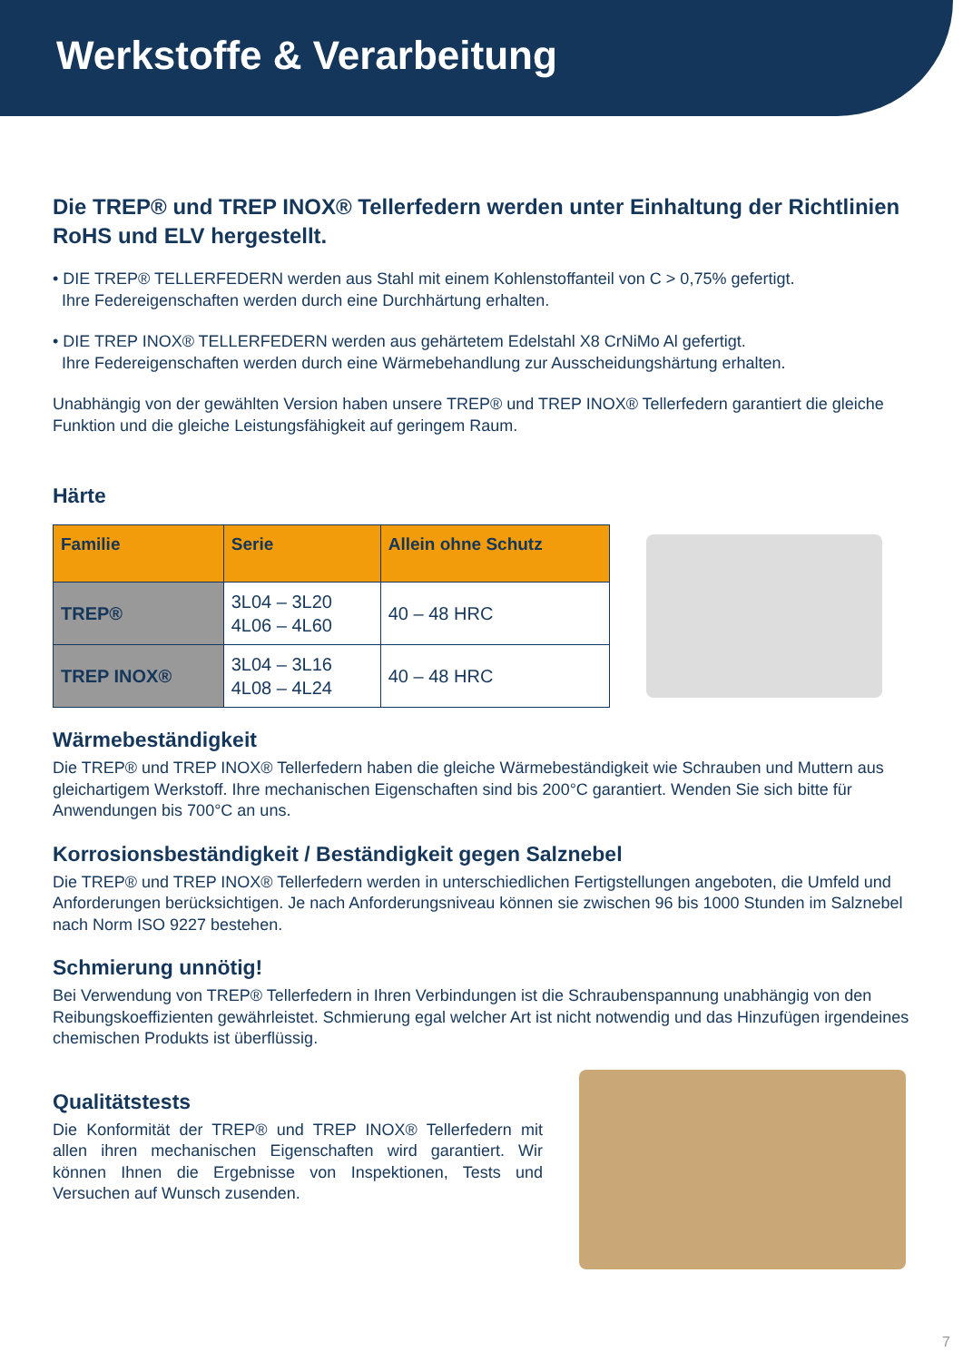Werkstoffe & Verarbeitung
Die TREP® und TREP INOX® Tellerfedern werden unter Einhaltung der Richtlinien RoHS und ELV hergestellt.
• DIE TREP® TELLERFEDERN werden aus Stahl mit einem Kohlenstoffanteil von C > 0,75% gefertigt.
Ihre Federeigenschaften werden durch eine Durchhärtung erhalten.
• DIE TREP INOX® TELLERFEDERN werden aus gehärtetem Edelstahl X8 CrNiMo Al gefertigt.
Ihre Federeigenschaften werden durch eine Wärmebehandlung zur Ausscheidungshärtung erhalten.
Unabhängig von der gewählten Version haben unsere TREP® und TREP INOX® Tellerfedern garantiert die gleiche Funktion und die gleiche Leistungsfähigkeit auf geringem Raum.
Härte
| Familie | Serie | Allein ohne Schutz |
| --- | --- | --- |
| TREP® | 3L04 – 3L20 4L06 – 4L60 | 40 – 48 HRC |
| TREP INOX® | 3L04 – 3L16 4L08 – 4L24 | 40 – 48 HRC |
Wärmebeständigkeit
Die TREP® und TREP INOX® Tellerfedern haben die gleiche Wärmebeständigkeit wie Schrauben und Muttern aus gleichartigem Werkstoff. Ihre mechanischen Eigenschaften sind bis 200°C garantiert. Wenden Sie sich bitte für Anwendungen bis 700°C an uns.
Korrosionsbeständigkeit / Beständigkeit gegen Salznebel
Die TREP® und TREP INOX® Tellerfedern werden in unterschiedlichen Fertigstellungen angeboten, die Umfeld und Anforderungen berücksichtigen. Je nach Anforderungsniveau können sie zwischen 96 bis 1000 Stunden im Salznebel nach Norm ISO 9227 bestehen.
Schmierung unnötig!
Bei Verwendung von TREP® Tellerfedern in Ihren Verbindungen ist die Schraubenspannung unabhängig von den Reibungskoeffizienten gewährleistet. Schmierung egal welcher Art ist nicht notwendig und das Hinzufügen irgendeines chemischen Produkts ist überflüssig.
Qualitätstests
Die Konformität der TREP® und TREP INOX® Tellerfedern mit allen ihren mechanischen Eigenschaften wird garantiert. Wir können Ihnen die Ergebnisse von Inspektionen, Tests und Versuchen auf Wunsch zusenden.
7